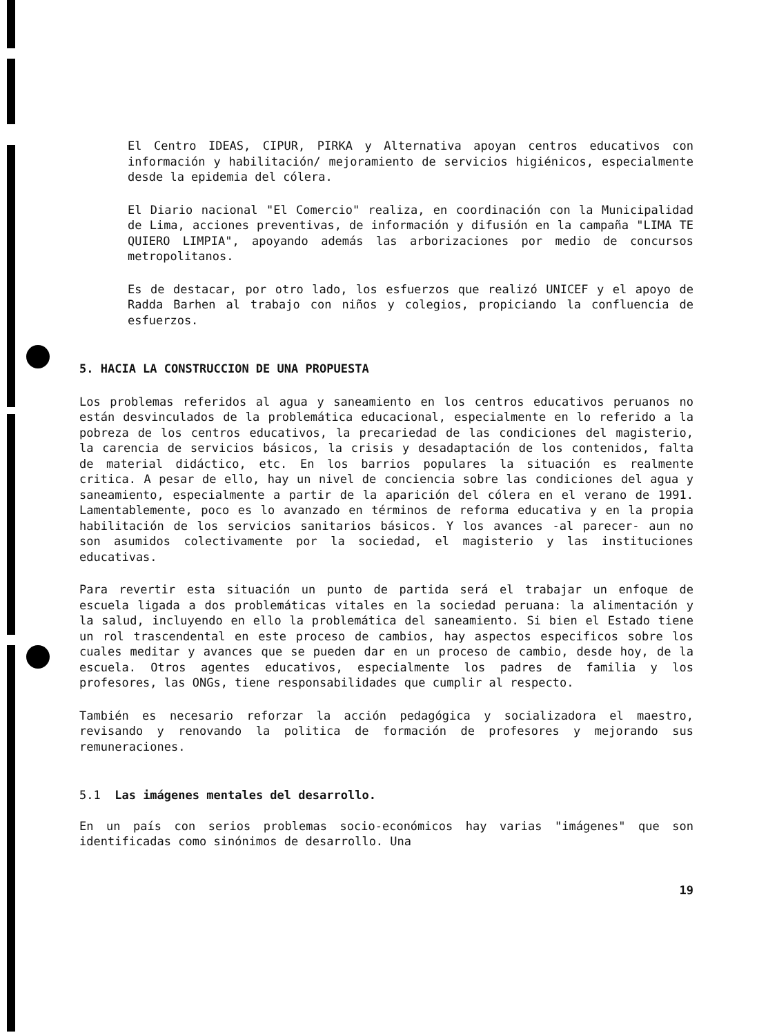El Centro IDEAS, CIPUR, PIRKA y Alternativa apoyan centros educativos con información y habilitación/ mejoramiento de servicios higiénicos, especialmente desde la epidemia del cólera.
El Diario nacional "El Comercio" realiza, en coordinación con la Municipalidad de Lima, acciones preventivas, de información y difusión en la campaña "LIMA TE QUIERO LIMPIA", apoyando además las arborizaciones por medio de concursos metropolitanos.
Es de destacar, por otro lado, los esfuerzos que realizó UNICEF y el apoyo de Radda Barhen al trabajo con niños y colegios, propiciando la confluencia de esfuerzos.
5. HACIA LA CONSTRUCCION DE UNA PROPUESTA
Los problemas referidos al agua y saneamiento en los centros educativos peruanos no están desvinculados de la problemática educacional, especialmente en lo referido a la pobreza de los centros educativos, la precariedad de las condiciones del magisterio, la carencia de servicios básicos, la crisis y desadaptación de los contenidos, falta de material didáctico, etc. En los barrios populares la situación es realmente critica. A pesar de ello, hay un nivel de conciencia sobre las condiciones del agua y saneamiento, especialmente a partir de la aparición del cólera en el verano de 1991. Lamentablemente, poco es lo avanzado en términos de reforma educativa y en la propia habilitación de los servicios sanitarios básicos. Y los avances -al parecer- aun no son asumidos colectivamente por la sociedad, el magisterio y las instituciones educativas.
Para revertir esta situación un punto de partida será el trabajar un enfoque de escuela ligada a dos problemáticas vitales en la sociedad peruana: la alimentación y la salud, incluyendo en ello la problemática del saneamiento. Si bien el Estado tiene un rol trascendental en este proceso de cambios, hay aspectos especificos sobre los cuales meditar y avances que se pueden dar en un proceso de cambio, desde hoy, de la escuela. Otros agentes educativos, especialmente los padres de familia y los profesores, las ONGs, tiene responsabilidades que cumplir al respecto.
También es necesario reforzar la acción pedagógica y socializadora el maestro, revisando y renovando la politica de formación de profesores y mejorando sus remuneraciones.
5.1 Las imágenes mentales del desarrollo.
En un país con serios problemas socio-económicos hay varias "imágenes" que son identificadas como sinónimos de desarrollo. Una
19